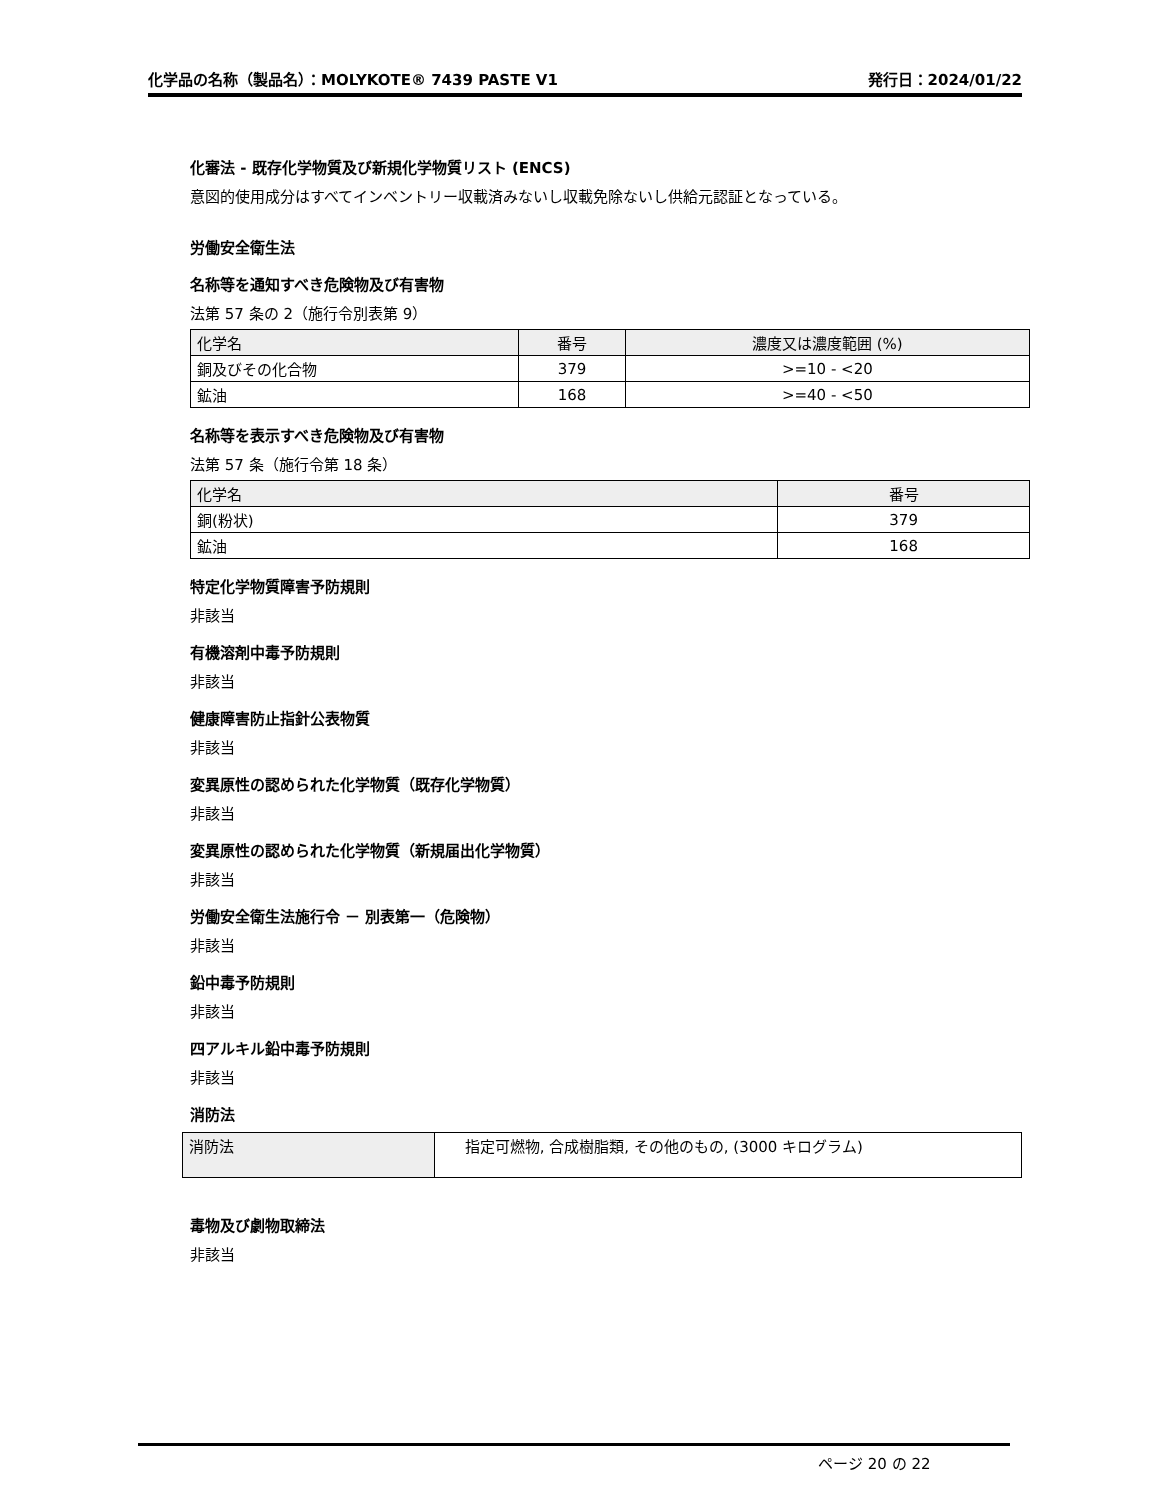化学品の名称（製品名）：MOLYKOTE® 7439 PASTE V1 発行日：2024/01/22
化審法 - 既存化学物質及び新規化学物質リスト (ENCS)
意図的使用成分はすべてインベントリー収載済みないし収載免除ないし供給元認証となっている。
労働安全衛生法
名称等を通知すべき危険物及び有害物
法第 57 条の 2（施行令別表第 9）
| 化学名 | 番号 | 濃度又は濃度範囲 (%) |
| --- | --- | --- |
| 銅及びその化合物 | 379 | >=10 - <20 |
| 鉱油 | 168 | >=40 - <50 |
名称等を表示すべき危険物及び有害物
法第 57 条（施行令第 18 条）
| 化学名 | 番号 |
| --- | --- |
| 銅(粉状) | 379 |
| 鉱油 | 168 |
特定化学物質障害予防規則
非該当
有機溶剤中毒予防規則
非該当
健康障害防止指針公表物質
非該当
変異原性の認められた化学物質（既存化学物質）
非該当
変異原性の認められた化学物質（新規届出化学物質）
非該当
労働安全衛生法施行令 － 別表第一（危険物）
非該当
鉛中毒予防規則
非該当
四アルキル鉛中毒予防規則
非該当
消防法
| 消防法 | 指定可燃物, 合成樹脂類, その他のもの, (3000 キログラム) |
毒物及び劇物取締法
非該当
ページ 20 の 22